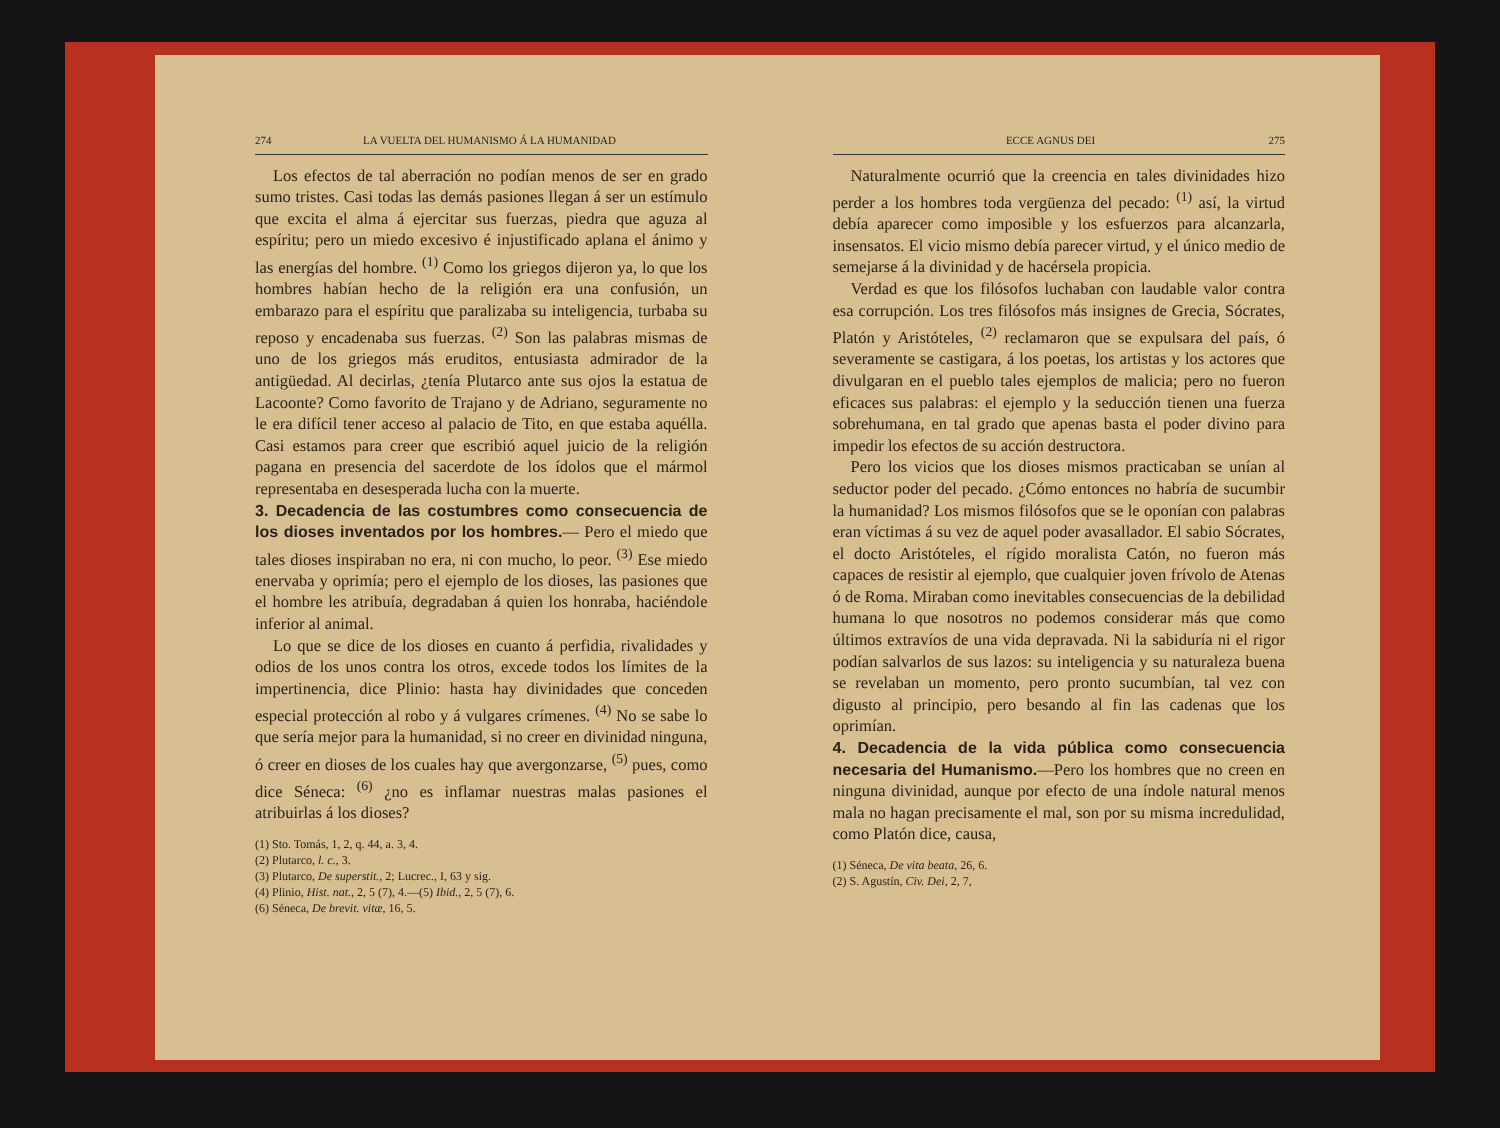274 LA VUELTA DEL HUMANISMO Á LA HUMANIDAD
Los efectos de tal aberración no podían menos de ser en grado sumo tristes. Casi todas las demás pasiones llegan á ser un estímulo que excita el alma á ejercitar sus fuerzas, piedra que aguza al espíritu; pero un miedo excesivo é injustificado aplana el ánimo y las energías del hombre. <sup>(1)</sup> Como los griegos dijeron ya, lo que los hombres habían hecho de la religión era una confusión, un embarazo para el espíritu que paralizaba su inteligencia, turbaba su reposo y encadenaba sus fuerzas. <sup>(2)</sup> Son las palabras mismas de uno de los griegos más eruditos, entusiasta admirador de la antigüedad. Al decirlas, ¿tenía Plutarco ante sus ojos la estatua de Lacoonte? Como favorito de Trajano y de Adriano, seguramente no le era difícil tener acceso al palacio de Tito, en que estaba aquélla. Casi estamos para creer que escribió aquel juicio de la religión pagana en presencia del sacerdote de los ídolos que el mármol representaba en desesperada lucha con la muerte.
3. Decadencia de las costumbres como consecuencia de los dioses inventados por los hombres.
— Pero el miedo que tales dioses inspiraban no era, ni con mucho, lo peor. <sup>(3)</sup> Ese miedo enervaba y oprimía; pero el ejemplo de los dioses, las pasiones que el hombre les atribuía, degradaban á quien los honraba, haciéndole inferior al animal.
Lo que se dice de los dioses en cuanto á perfidia, rivalidades y odios de los unos contra los otros, excede todos los límites de la impertinencia, dice Plinio: hasta hay divinidades que conceden especial protección al robo y á vulgares crímenes. <sup>(4)</sup> No se sabe lo que sería mejor para la humanidad, si no creer en divinidad ninguna, ó creer en dioses de los cuales hay que avergonzarse, <sup>(5)</sup> pues, como dice Séneca: <sup>(6)</sup> ¿no es inflamar nuestras malas pasiones el atribuirlas á los dioses?
(1) Sto. Tomás, 1, 2, q. 44, a. 3, 4.
(2) Plutarco, l. c., 3.
(3) Plutarco, De superstit., 2; Lucrec., I, 63 y sig.
(4) Plinio, Hist. nat., 2, 5 (7), 4.—(5) Ibid., 2, 5 (7), 6.
(6) Séneca, De brevit. vitæ, 16, 5.
ECCE AGNUS DEI 275
Naturalmente ocurrió que la creencia en tales divinidades hizo perder a los hombres toda vergüenza del pecado: <sup>(1)</sup> así, la virtud debía aparecer como imposible y los esfuerzos para alcanzarla, insensatos. El vicio mismo debía parecer virtud, y el único medio de semejarse á la divinidad y de hacérsela propicia.
Verdad es que los filósofos luchaban con laudable valor contra esa corrupción. Los tres filósofos más insignes de Grecia, Sócrates, Platón y Aristóteles, <sup>(2)</sup> reclamaron que se expulsara del país, ó severamente se castigara, á los poetas, los artistas y los actores que divulgaran en el pueblo tales ejemplos de malicia; pero no fueron eficaces sus palabras: el ejemplo y la seducción tienen una fuerza sobrehumana, en tal grado que apenas basta el poder divino para impedir los efectos de su acción destructora.
Pero los vicios que los dioses mismos practicaban se unían al seductor poder del pecado. ¿Cómo entonces no habría de sucumbir la humanidad? Los mismos filósofos que se le oponían con palabras eran víctimas á su vez de aquel poder avasallador. El sabio Sócrates, el docto Aristóteles, el rígido moralista Catón, no fueron más capaces de resistir al ejemplo, que cualquier joven frívolo de Atenas ó de Roma. Miraban como inevitables consecuencias de la debilidad humana lo que nosotros no podemos considerar más que como últimos extravíos de una vida depravada. Ni la sabiduría ni el rigor podían salvarlos de sus lazos: su inteligencia y su naturaleza buena se revelaban un momento, pero pronto sucumbían, tal vez con digusto al principio, pero besando al fin las cadenas que los oprimían.
4. Decadencia de la vida pública como consecuencia necesaria del Humanismo.
—Pero los hombres que no creen en ninguna divinidad, aunque por efecto de una índole natural menos mala no hagan precisamente el mal, son por su misma incredulidad, como Platón dice, causa,
(1) Séneca, De vita beata, 26, 6.
(2) S. Agustín, Civ. Dei, 2, 7,